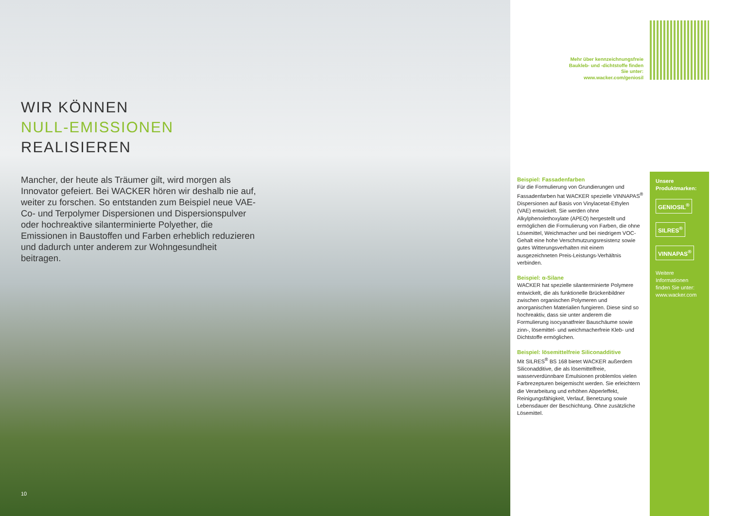WIR KÖNNEN
NULL-EMISSIONEN
REALISIEREN
Mancher, der heute als Träumer gilt, wird morgen als Innovator gefeiert. Bei WACKER hören wir deshalb nie auf, weiter zu forschen. So entstanden zum Beispiel neue VAE-Co- und Terpolymer Dispersionen und Dispersionspulver oder hochreaktive silanterminierte Polyether, die Emissionen in Baustoffen und Farben erheblich reduzieren und dadurch unter anderem zur Wohngesundheit beitragen.
10
Mehr über kennzeichnungsfreie Baukleb- und -dichtstoffe finden Sie unter: www.wacker.com/geniosil
Beispiel: Fassadenfarben
Für die Formulierung von Grundierungen und Fassadenfarben hat WACKER spezielle VINNAPAS<sup>®</sup> Dispersionen auf Basis von Vinylacetat-Ethylen (VAE) entwickelt. Sie werden ohne Alkylphenolethoxylate (APEO) hergestellt und ermöglichen die Formulierung von Farben, die ohne Lösemittel, Weichmacher und bei niedrigem VOC-Gehalt eine hohe Verschmutzungsresistenz sowie gutes Witterungsverhalten mit einem ausgezeichneten Preis-Leistungs-Verhältnis verbinden.
Beispiel: α-Silane
WACKER hat spezielle silanterminierte Polymere entwickelt, die als funktionelle Brückenbildner zwischen organischen Polymeren und anorganischen Materialien fungieren. Diese sind so hochreaktiv, dass sie unter anderem die Formulierung isocyanatfreier Bauschäume sowie zinn-, lösemittel- und weichmacherfreie Kleb- und Dichtstoffe ermöglichen.
Beispiel: lösemittelfreie Siliconadditive
Mit SILRES<sup>®</sup> BS 168 bietet WACKER außerdem Siliconadditive, die als lösemittelfreie, wasserverdünnbare Emulsionen problemlos vielen Farbrezepturen beigemischt werden. Sie erleichtern die Verarbeitung und erhöhen Abperleffekt, Reinigungsfähigkeit, Verlauf, Benetzung sowie Lebensdauer der Beschichtung. Ohne zusätzliche Lösemittel.
Unsere Produktmarken:
GENIOSIL<sup>®</sup>
SILRES<sup>®</sup>
VINNAPAS<sup>®</sup>
Weitere Informationen finden Sie unter: www.wacker.com